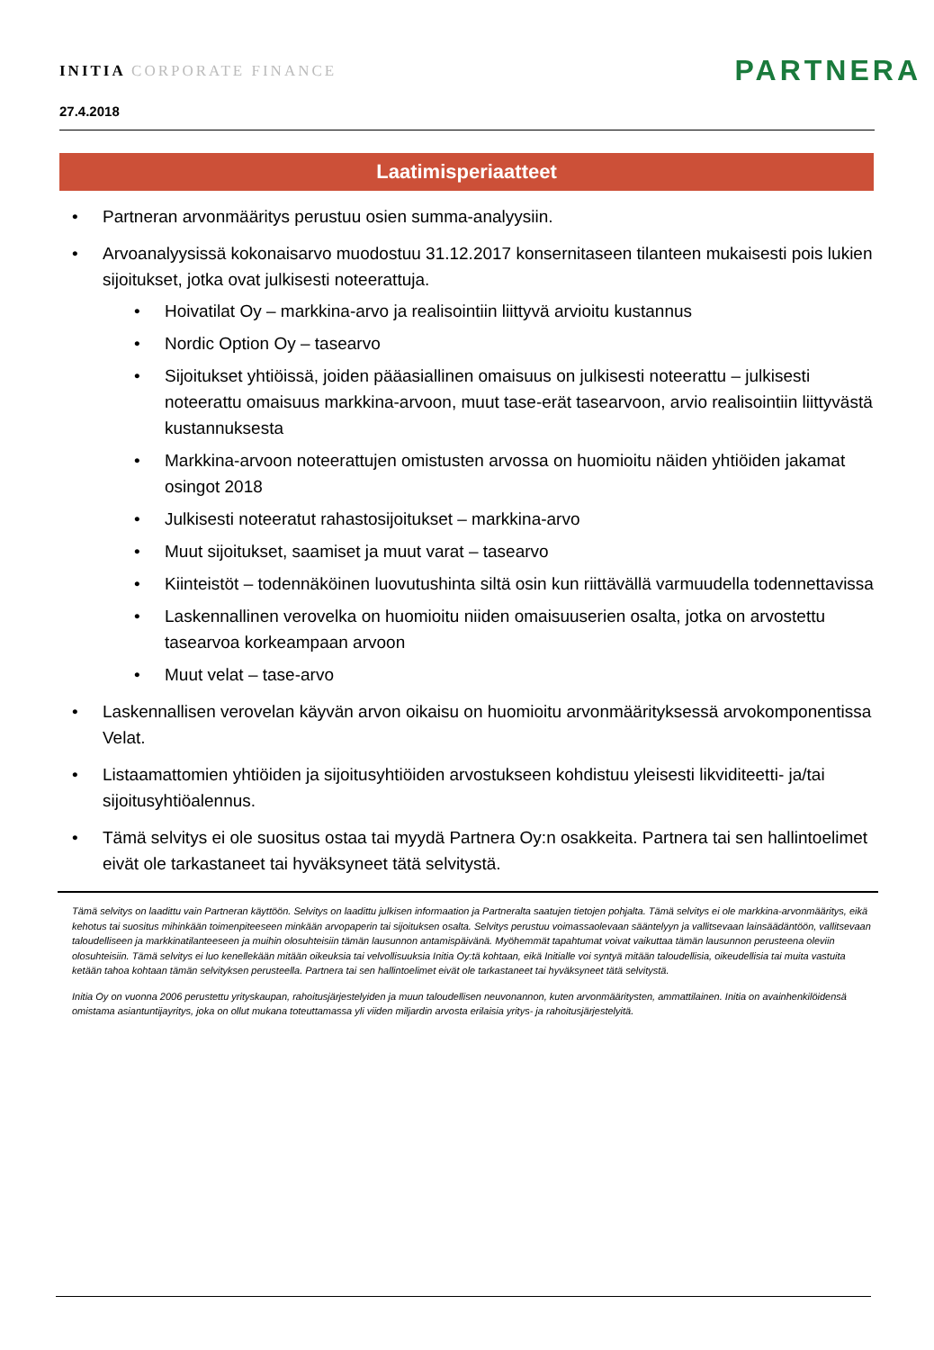INITIA CORPORATE FINANCE
PARTNERA
27.4.2018
Laatimisperiaatteet
• Partneran arvonmääritys perustuu osien summa-analyysiin.
• Arvoanalyysissä kokonaisarvo muodostuu 31.12.2017 konsernitaseen tilanteen mukaisesti pois lukien sijoitukset, jotka ovat julkisesti noteerattuja.
• Hoivatilat Oy – markkina-arvo ja realisointiin liittyvä arvioitu kustannus
• Nordic Option Oy – tasearvo
• Sijoitukset yhtiöissä, joiden pääasiallinen omaisuus on julkisesti noteerattu – julkisesti noteerattu omaisuus markkina-arvoon, muut tase-erät tasearvoon, arvio realisointiin liittyvästä kustannuksesta
• Markkina-arvoon noteerattujen omistusten arvossa on huomioitu näiden yhtiöiden jakamat osingot 2018
• Julkisesti noteeratut rahastosijoitukset – markkina-arvo
• Muut sijoitukset, saamiset ja muut varat – tasearvo
• Kiinteistöt – todennäköinen luovutushinta siltä osin kun riittävällä varmuudella todennettavissa
• Laskennallinen verovelka on huomioitu niiden omaisuuserien osalta, jotka on arvostettu tasearvoa korkeampaan arvoon
• Muut velat – tase-arvo
• Laskennallisen verovelan käyvän arvon oikaisu on huomioitu arvonmäärityksessä arvokomponentissa Velat.
• Listaamattomien yhtiöiden ja sijoitusyhtiöiden arvostukseen kohdistuu yleisesti likviditeetti- ja/tai sijoitusyhtiöalennus.
• Tämä selvitys ei ole suositus ostaa tai myydä Partnera Oy:n osakkeita. Partnera tai sen hallintoelimet eivät ole tarkastaneet tai hyväksyneet tätä selvitystä.
Tämä selvitys on laadittu vain Partneran käyttöön. Selvitys on laadittu julkisen informaation ja Partneralta saatujen tietojen pohjalta. Tämä selvitys ei ole markkina-arvonmääritys, eikä kehotus tai suositus mihinkään toimenpiteeseen minkään arvopaperin tai sijoituksen osalta. Selvitys perustuu voimassaolevaan sääntelyyn ja vallitsevaan lainsäädäntöön, vallitsevaan taloudelliseen ja markkinatilanteeseen ja muihin olosuhteisiin tämän lausunnon antamispäivänä. Myöhemmät tapahtumat voivat vaikuttaa tämän lausunnon perusteena oleviin olosuhteisiin. Tämä selvitys ei luo kenellekään mitään oikeuksia tai velvollisuuksia Initia Oy:tä kohtaan, eikä Initialle voi syntyä mitään taloudellisia, oikeudellisia tai muita vastuita ketään tahoa kohtaan tämän selvityksen perusteella. Partnera tai sen hallintoelimet eivät ole tarkastaneet tai hyväksyneet tätä selvitystä.
Initia Oy on vuonna 2006 perustettu yrityskaupan, rahoitusjärjestelyiden ja muun taloudellisen neuvonannon, kuten arvonmääritysten, ammattilainen. Initia on avainhenkilöidensä omistama asiantuntijayritys, joka on ollut mukana toteuttamassa yli viiden miljardin arvosta erilaisia yritys- ja rahoitusjärjestelyitä.